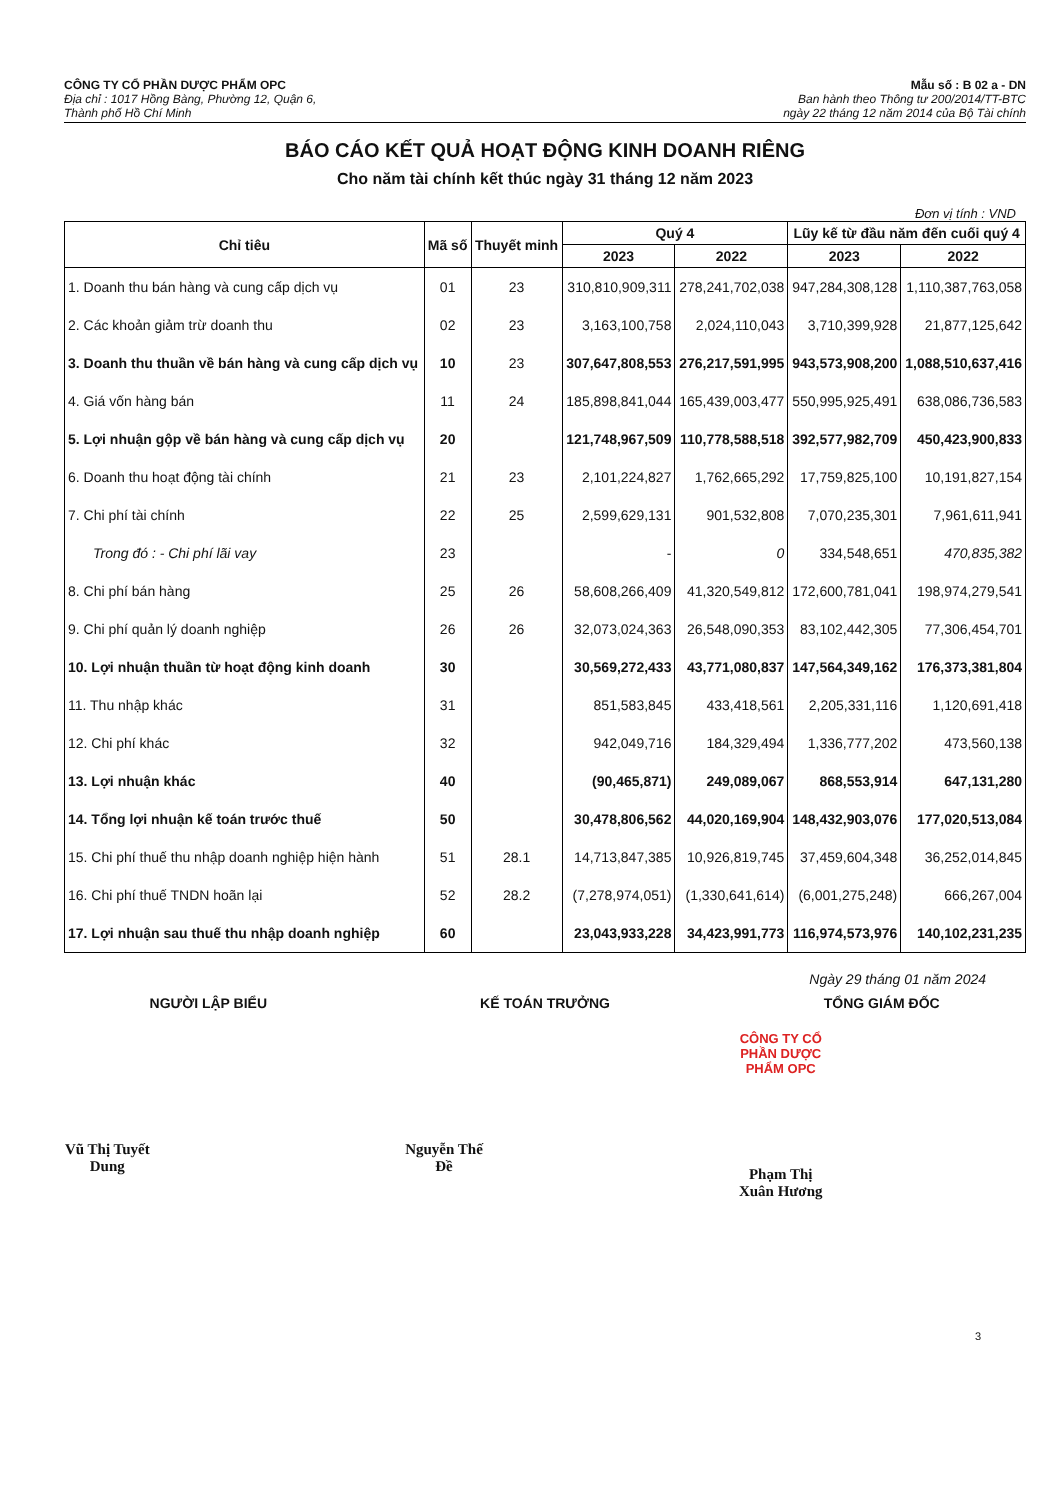CÔNG TY CỔ PHẦN DƯỢC PHẨM OPC
Địa chỉ : 1017 Hồng Bàng, Phường 12, Quận 6,
Thành phố Hồ Chí Minh
Mẫu số : B 02 a - DN
Ban hành theo Thông tư 200/2014/TT-BTC
ngày 22 tháng 12 năm 2014 của Bộ Tài chính
BÁO CÁO KẾT QUẢ HOẠT ĐỘNG KINH DOANH RIÊNG
Cho năm tài chính kết thúc ngày 31 tháng 12 năm 2023
Đơn vị tính : VND
| Chỉ tiêu | Mã số | Thuyết minh | Quý 4 | | Lũy kế từ đầu năm đến cuối quý 4 | |
| --- | --- | --- | --- | --- | --- | --- |
| | | | 2023 | 2022 | 2023 | 2022 |
| 1. Doanh thu bán hàng và cung cấp dịch vụ | 01 | 23 | 310,810,909,311 | 278,241,702,038 | 947,284,308,128 | 1,110,387,763,058 |
| 2. Các khoản giảm trừ doanh thu | 02 | 23 | 3,163,100,758 | 2,024,110,043 | 3,710,399,928 | 21,877,125,642 |
| 3. Doanh thu thuần về bán hàng và cung cấp dịch vụ | 10 | 23 | 307,647,808,553 | 276,217,591,995 | 943,573,908,200 | 1,088,510,637,416 |
| 4. Giá vốn hàng bán | 11 | 24 | 185,898,841,044 | 165,439,003,477 | 550,995,925,491 | 638,086,736,583 |
| 5. Lợi nhuận gộp về bán hàng và cung cấp dịch vụ | 20 | | 121,748,967,509 | 110,778,588,518 | 392,577,982,709 | 450,423,900,833 |
| 6. Doanh thu hoạt động tài chính | 21 | 23 | 2,101,224,827 | 1,762,665,292 | 17,759,825,100 | 10,191,827,154 |
| 7. Chi phí tài chính | 22 | 25 | 2,599,629,131 | 901,532,808 | 7,070,235,301 | 7,961,611,941 |
| Trong đó : - Chi phí lãi vay | 23 | | - | 0 | 334,548,651 | 470,835,382 |
| 8. Chi phí bán hàng | 25 | 26 | 58,608,266,409 | 41,320,549,812 | 172,600,781,041 | 198,974,279,541 |
| 9. Chi phí quản lý doanh nghiệp | 26 | 26 | 32,073,024,363 | 26,548,090,353 | 83,102,442,305 | 77,306,454,701 |
| 10. Lợi nhuận thuần từ hoạt động kinh doanh | 30 | | 30,569,272,433 | 43,771,080,837 | 147,564,349,162 | 176,373,381,804 |
| 11. Thu nhập khác | 31 | | 851,583,845 | 433,418,561 | 2,205,331,116 | 1,120,691,418 |
| 12. Chi phí khác | 32 | | 942,049,716 | 184,329,494 | 1,336,777,202 | 473,560,138 |
| 13. Lợi nhuận khác | 40 | | (90,465,871) | 249,089,067 | 868,553,914 | 647,131,280 |
| 14. Tổng lợi nhuận kế toán trước thuế | 50 | | 30,478,806,562 | 44,020,169,904 | 148,432,903,076 | 177,020,513,084 |
| 15. Chi phí thuế thu nhập doanh nghiệp hiện hành | 51 | 28.1 | 14,713,847,385 | 10,926,819,745 | 37,459,604,348 | 36,252,014,845 |
| 16. Chi phí thuế TNDN hoãn lại | 52 | 28.2 | (7,278,974,051) | (1,330,641,614) | (6,001,275,248) | 666,267,004 |
| 17. Lợi nhuận sau thuế thu nhập doanh nghiệp | 60 | | 23,043,933,228 | 34,423,991,773 | 116,974,573,976 | 140,102,231,235 |
Ngày 29 tháng 01 năm 2024
NGƯỜI LẬP BIỂU
Vũ Thị Tuyết Dung
KẾ TOÁN TRƯỞNG
Nguyễn Thế Đề
TỔNG GIÁM ĐỐC
CÔNG TY CỔ PHẦN DƯỢC PHẨM OPC
Phạm Thị Xuân Hương
3